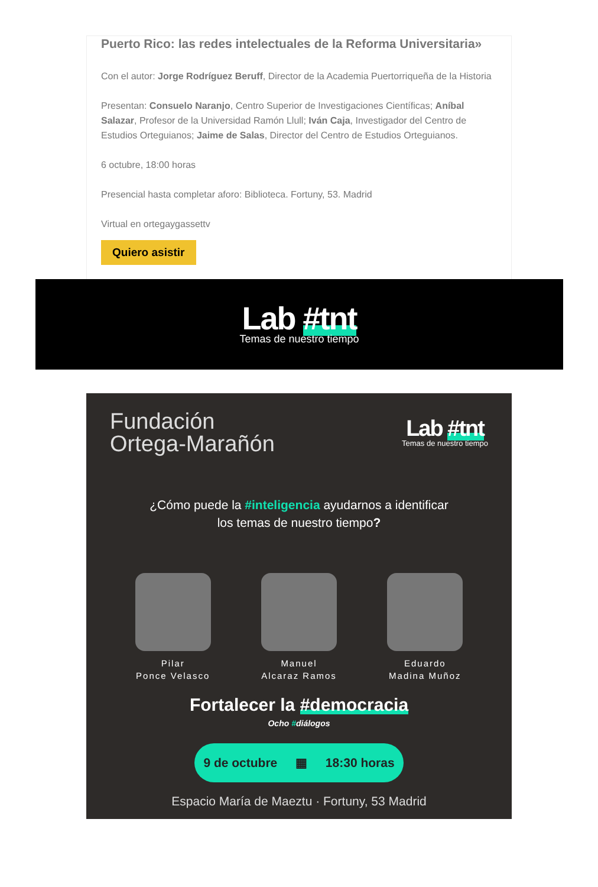Puerto Rico: las redes intelectuales de la Reforma Universitaria»
Con el autor: Jorge Rodríguez Beruff, Director de la Academia Puertorriqueña de la Historia
Presentan: Consuelo Naranjo, Centro Superior de Investigaciones Científicas; Aníbal Salazar, Profesor de la Universidad Ramón Llull; Iván Caja, Investigador del Centro de Estudios Orteguianos; Jaime de Salas, Director del Centro de Estudios Orteguianos.
6 octubre, 18:00 horas
Presencial hasta completar aforo: Biblioteca. Fortuny, 53. Madrid
Virtual en ortegaygassettv
Quiero asistir
Lab #tnt
Temas de nuestro tiempo
Fundación
Ortega-Marañón
Lab #tnt
Temas de nuestro tiempo
¿Cómo puede la #inteligencia ayudarnos a identificar
los temas de nuestro tiempo?
Pilar
Ponce Velasco
Manuel
Alcaraz Ramos
Eduardo
Madina Muñoz
Fortalecer la #democracia
Ocho #diálogos
9 de octubre ▦ 18:30 horas
Espacio María de Maeztu · Fortuny, 53 Madrid